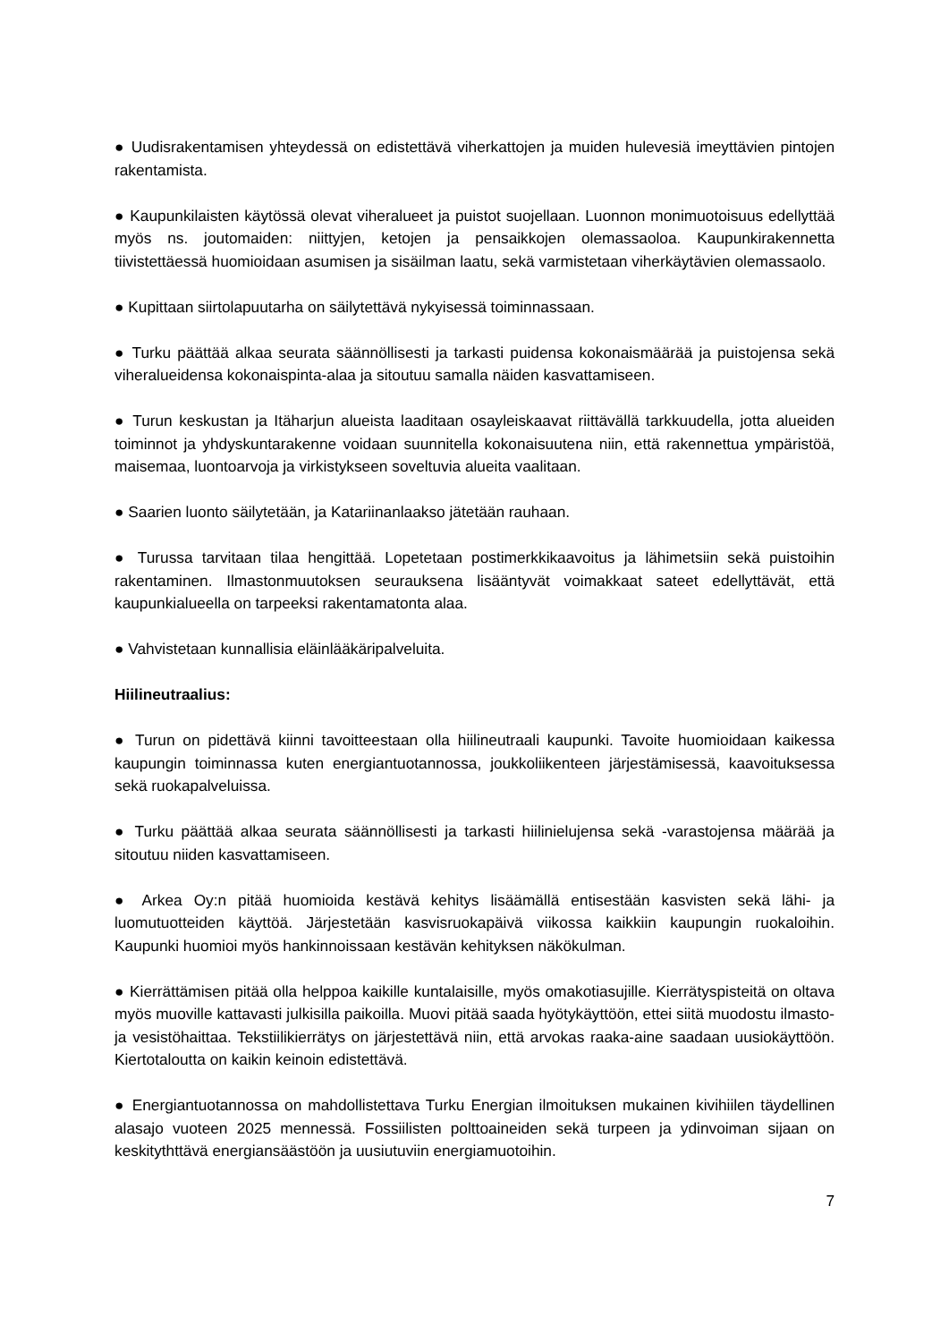● Uudisrakentamisen yhteydessä on edistettävä viherkattojen ja muiden hulevesiä imeyttävien pintojen rakentamista.
● Kaupunkilaisten käytössä olevat viheralueet ja puistot suojellaan. Luonnon monimuotoisuus edellyttää myös ns. joutomaiden: niittyjen, ketojen ja pensaikkojen olemassaoloa. Kaupunkirakennetta tiivistettäessä huomioidaan asumisen ja sisäilman laatu, sekä varmistetaan viherkäytävien olemassaolo.
● Kupittaan siirtolapuutarha on säilytettävä nykyisessä toiminnassaan.
● Turku päättää alkaa seurata säännöllisesti ja tarkasti puidensa kokonaismäärää ja puistojensa sekä viheralueidensa kokonaispinta-alaa ja sitoutuu samalla näiden kasvattamiseen.
● Turun keskustan ja Itäharjun alueista laaditaan osayleiskaavat riittävällä tarkkuudella, jotta alueiden toiminnot ja yhdyskuntarakenne voidaan suunnitella kokonaisuutena niin, että rakennettua ympäristöä, maisemaa, luontoarvoja ja virkistykseen soveltuvia alueita vaalitaan.
● Saarien luonto säilytetään, ja Katariinanlaakso jätetään rauhaan.
● Turussa tarvitaan tilaa hengittää. Lopetetaan postimerkkikaavoitus ja lähimetsiin sekä puistoihin rakentaminen. Ilmastonmuutoksen seurauksena lisääntyvät voimakkaat sateet edellyttävät, että kaupunkialueella on tarpeeksi rakentamatonta alaa.
● Vahvistetaan kunnallisia eläinlääkäripalveluita.
Hiilineutraalius:
● Turun on pidettävä kiinni tavoitteestaan olla hiilineutraali kaupunki. Tavoite huomioidaan kaikessa kaupungin toiminnassa kuten energiantuotannossa, joukkoliikenteen järjestämisessä, kaavoituksessa sekä ruokapalveluissa.
● Turku päättää alkaa seurata säännöllisesti ja tarkasti hiilinielujensa sekä -varastojensa määrää ja sitoutuu niiden kasvattamiseen.
● Arkea Oy:n pitää huomioida kestävä kehitys lisäämällä entisestään kasvisten sekä lähi- ja luomutuotteiden käyttöä. Järjestetään kasvisruokapäivä viikossa kaikkiin kaupungin ruokaloihin. Kaupunki huomioi myös hankinnoissaan kestävän kehityksen näkökulman.
● Kierrättämisen pitää olla helppoa kaikille kuntalaisille, myös omakotiasujille. Kierrätyspisteitä on oltava myös muoville kattavasti julkisilla paikoilla. Muovi pitää saada hyötykäyttöön, ettei siitä muodostu ilmasto- ja vesistöhaittaa. Tekstiilikierrätys on järjestettävä niin, että arvokas raaka-aine saadaan uusiokäyttöön. Kiertotaloutta on kaikin keinoin edistettävä.
● Energiantuotannossa on mahdollistettava Turku Energian ilmoituksen mukainen kivihiilen täydellinen alasajo vuoteen 2025 mennessä. Fossiilisten polttoaineiden sekä turpeen ja ydinvoiman sijaan on keskitythttävä energiansäästöön ja uusiutuviin energiamuotoihin.
7